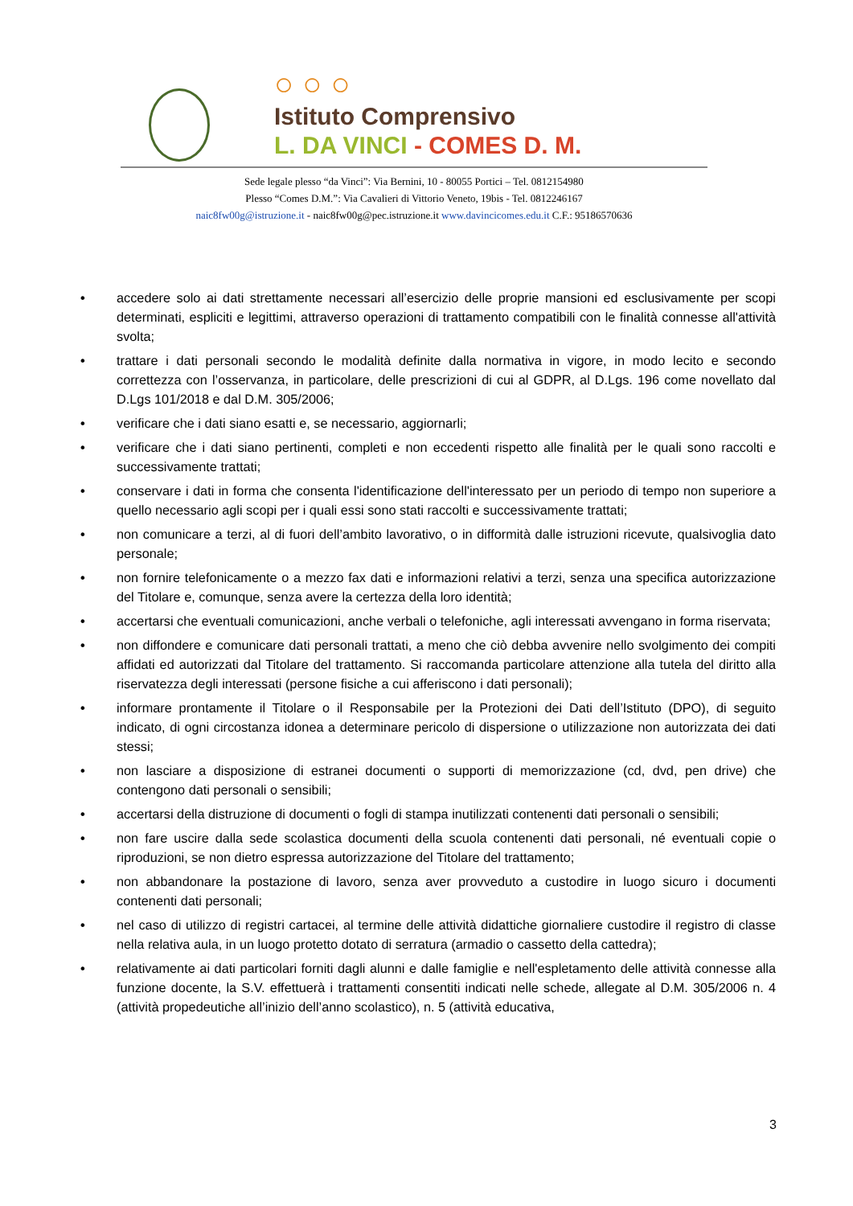○ ○ ○
Istituto Comprensivo
L. DA VINCI - COMES D. M.
Sede legale plesso “da Vinci”: Via Bernini, 10 - 80055 Portici – Tel. 0812154980
Plesso “Comes D.M.”: Via Cavalieri di Vittorio Veneto, 19bis - Tel. 0812246167
naic8fw00g@istruzione.it - naic8fw00g@pec.istruzione.it www.davincicomes.edu.it C.F.: 95186570636
• accedere solo ai dati strettamente necessari all’esercizio delle proprie mansioni ed esclusivamente per scopi determinati, espliciti e legittimi, attraverso operazioni di trattamento compatibili con le finalità connesse all'attività svolta;
• trattare i dati personali secondo le modalità definite dalla normativa in vigore, in modo lecito e secondo correttezza con l’osservanza, in particolare, delle prescrizioni di cui al GDPR, al D.Lgs. 196 come novellato dal D.Lgs 101/2018 e dal D.M. 305/2006;
• verificare che i dati siano esatti e, se necessario, aggiornarli;
• verificare che i dati siano pertinenti, completi e non eccedenti rispetto alle finalità per le quali sono raccolti e successivamente trattati;
• conservare i dati in forma che consenta l'identificazione dell'interessato per un periodo di tempo non superiore a quello necessario agli scopi per i quali essi sono stati raccolti e successivamente trattati;
• non comunicare a terzi, al di fuori dell’ambito lavorativo, o in difformità dalle istruzioni ricevute, qualsivoglia dato personale;
• non fornire telefonicamente o a mezzo fax dati e informazioni relativi a terzi, senza una specifica autorizzazione del Titolare e, comunque, senza avere la certezza della loro identità;
• accertarsi che eventuali comunicazioni, anche verbali o telefoniche, agli interessati avvengano in forma riservata;
• non diffondere e comunicare dati personali trattati, a meno che ciò debba avvenire nello svolgimento dei compiti affidati ed autorizzati dal Titolare del trattamento. Si raccomanda particolare attenzione alla tutela del diritto alla riservatezza degli interessati (persone fisiche a cui afferiscono i dati personali);
• informare prontamente il Titolare o il Responsabile per la Protezioni dei Dati dell’Istituto (DPO), di seguito indicato, di ogni circostanza idonea a determinare pericolo di dispersione o utilizzazione non autorizzata dei dati stessi;
• non lasciare a disposizione di estranei documenti o supporti di memorizzazione (cd, dvd, pen drive) che contengono dati personali o sensibili;
• accertarsi della distruzione di documenti o fogli di stampa inutilizzati contenenti dati personali o sensibili;
• non fare uscire dalla sede scolastica documenti della scuola contenenti dati personali, né eventuali copie o riproduzioni, se non dietro espressa autorizzazione del Titolare del trattamento;
• non abbandonare la postazione di lavoro, senza aver provveduto a custodire in luogo sicuro i documenti contenenti dati personali;
• nel caso di utilizzo di registri cartacei, al termine delle attività didattiche giornaliere custodire il registro di classe nella relativa aula, in un luogo protetto dotato di serratura (armadio o cassetto della cattedra);
• relativamente ai dati particolari forniti dagli alunni e dalle famiglie e nell'espletamento delle attività connesse alla funzione docente, la S.V. effettuerà i trattamenti consentiti indicati nelle schede, allegate al D.M. 305/2006 n. 4 (attività propedeutiche all’inizio dell’anno scolastico), n. 5 (attività educativa,
3